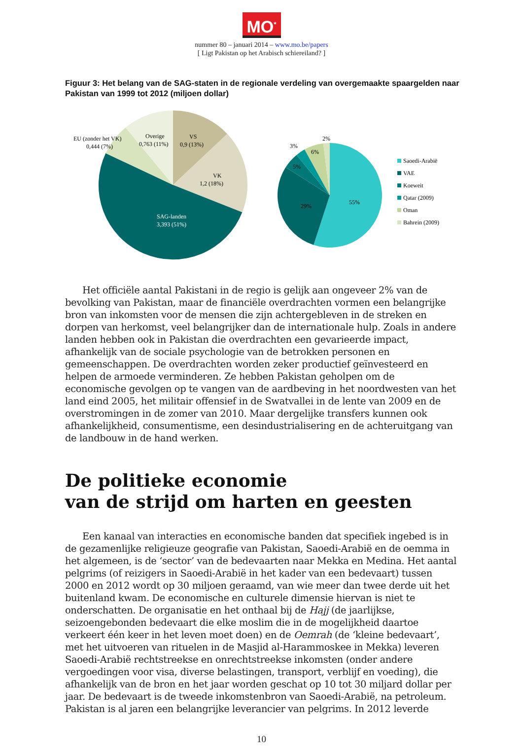MO<sup>*</sup>
nummer 80 – januari 2014 – www.mo.be/papers
[ Ligt Pakistan op het Arabisch schiereiland? ]
Figuur 3: Het belang van de SAG-staten in de regionale verdeling van overgemaakte spaargelden naar Pakistan van 1999 tot 2012 (miljoen dollar)
EU (zonder het VK)
0,444 (7%)
Overige
0,763 (11%)
VS
0,9 (13%)
VK
1,2 (18%)
SAG-landen
3,393 (51%)
2%
3%
6%
5%
29%
55%
Saoedi-Arabië
VAE
Koeweit
Qatar (2009)
Oman
Bahrein (2009)
Het officiële aantal Pakistani in de regio is gelijk aan ongeveer 2% van de bevolking van Pakistan, maar de financiële overdrachten vormen een belangrijke bron van inkomsten voor de mensen die zijn achtergebleven in de streken en dorpen van herkomst, veel belangrijker dan de internationale hulp. Zoals in andere landen hebben ook in Pakistan die overdrachten een gevarieerde impact, afhankelijk van de sociale psychologie van de betrokken personen en gemeenschappen. De overdrachten worden zeker productief geïnvesteerd en helpen de armoede verminderen. Ze hebben Pakistan geholpen om de economische gevolgen op te vangen van de aardbeving in het noordwesten van het land eind 2005, het militair offensief in de Swatvallei in de lente van 2009 en de overstromingen in de zomer van 2010. Maar dergelijke transfers kunnen ook afhankelijkheid, consumentisme, een desindustrialisering en de achteruitgang van de landbouw in de hand werken.
De politieke economie
van de strijd om harten en geesten
Een kanaal van interacties en economische banden dat specifiek ingebed is in de gezamenlijke religieuze geografie van Pakistan, Saoedi-Arabië en de oemma in het algemeen, is de ‘sector’ van de bedevaarten naar Mekka en Medina. Het aantal pelgrims (of reizigers in Saoedi-Arabië in het kader van een bedevaart) tussen 2000 en 2012 wordt op 30 miljoen geraamd, van wie meer dan twee derde uit het buitenland kwam. De economische en culturele dimensie hiervan is niet te onderschatten. De organisatie en het onthaal bij de Hajj (de jaarlijkse, seizoengebonden bedevaart die elke moslim die in de mogelijkheid daartoe verkeert één keer in het leven moet doen) en de Oemrah (de ‘kleine bedevaart’, met het uitvoeren van rituelen in de Masjid al-Harammoskee in Mekka) leveren Saoedi-Arabië rechtstreekse en onrechtstreekse inkomsten (onder andere vergoedingen voor visa, diverse belastingen, transport, verblijf en voeding), die afhankelijk van de bron en het jaar worden geschat op 10 tot 30 miljard dollar per jaar. De bedevaart is de tweede inkomstenbron van Saoedi-Arabië, na petroleum. Pakistan is al jaren een belangrijke leverancier van pelgrims. In 2012 leverde
10